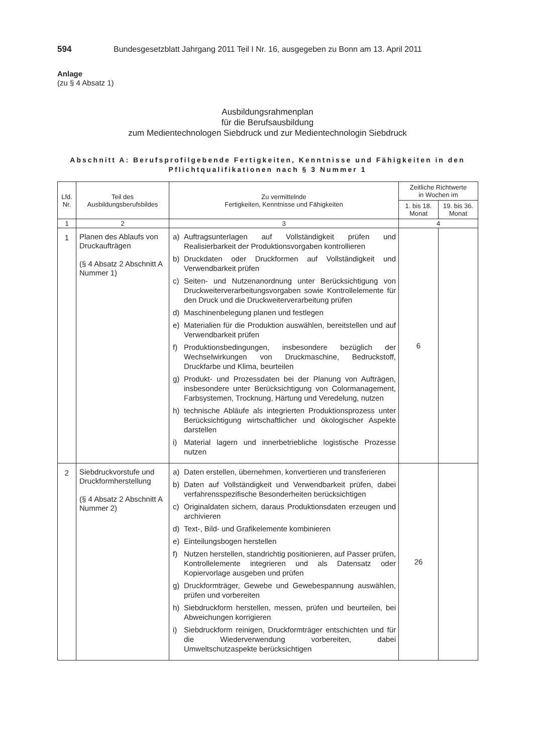594 Bundesgesetzblatt Jahrgang 2011 Teil I Nr. 16, ausgegeben zu Bonn am 13. April 2011
Anlage
(zu § 4 Absatz 1)
Ausbildungsrahmenplan
für die Berufsausbildung
zum Medientechnologen Siebdruck und zur Medientechnologin Siebdruck
Abschnitt A: Berufsprofilgebende Fertigkeiten, Kenntnisse und Fähigkeiten in den Pflichtqualifikationen nach § 3 Nummer 1
| Lfd. Nr. | Teil des Ausbildungsberufsbildes | Zu vermittelnde Fertigkeiten, Kenntnisse und Fähigkeiten | Zeitliche Richtwerte in Wochen im | |
| --- | --- | --- | --- | --- |
| | | | 1. bis 18. Monat | 19. bis 36. Monat |
| 1 | 2 | 3 | 4 | |
| 1 | Planen des Ablaufs von Druckaufträgen (§ 4 Absatz 2 Abschnitt A Nummer 1) | a) Auftragsunterlagen auf Vollständigkeit prüfen und Realisierbarkeit der Produktionsvorgaben kontrollieren b) Druckdaten oder Druckformen auf Vollständigkeit und Verwendbarkeit prüfen c) Seiten- und Nutzenanordnung unter Berücksichtigung von Druckweiterverarbeitungsvorgaben sowie Kontrollelemente für den Druck und die Druckweiterverarbeitung prüfen d) Maschinenbelegung planen und festlegen e) Materialien für die Produktion auswählen, bereitstellen und auf Verwendbarkeit prüfen f) Produktionsbedingungen, insbesondere bezüglich der Wechselwirkungen von Druckmaschine, Bedruckstoff, Druckfarbe und Klima, beurteilen g) Produkt- und Prozessdaten bei der Planung von Aufträgen, insbesondere unter Berücksichtigung von Colormanagement, Farbsystemen, Trocknung, Härtung und Veredelung, nutzen h) technische Abläufe als integrierten Produktionsprozess unter Berücksichtigung wirtschaftlicher und ökologischer Aspekte darstellen i) Material lagern und innerbetriebliche logistische Prozesse nutzen | 6 | |
| 2 | Siebdruckvorstufe und Druckformherstellung (§ 4 Absatz 2 Abschnitt A Nummer 2) | a) Daten erstellen, übernehmen, konvertieren und transferieren b) Daten auf Vollständigkeit und Verwendbarkeit prüfen, dabei verfahrensspezifische Besonderheiten berücksichtigen c) Originaldaten sichern, daraus Produktionsdaten erzeugen und archivieren d) Text-, Bild- und Grafikelemente kombinieren e) Einteilungsbogen herstellen f) Nutzen herstellen, standrichtig positionieren, auf Passer prüfen, Kontrollelemente integrieren und als Datensatz oder Kopiervorlage ausgeben und prüfen g) Druckformträger, Gewebe und Gewebespannung auswählen, prüfen und vorbereiten h) Siebdruckform herstellen, messen, prüfen und beurteilen, bei Abweichungen korrigieren i) Siebdruckform reinigen, Druckformträger entschichten und für die Wiederverwendung vorbereiten, dabei Umweltschutzaspekte berücksichtigen | 26 | |